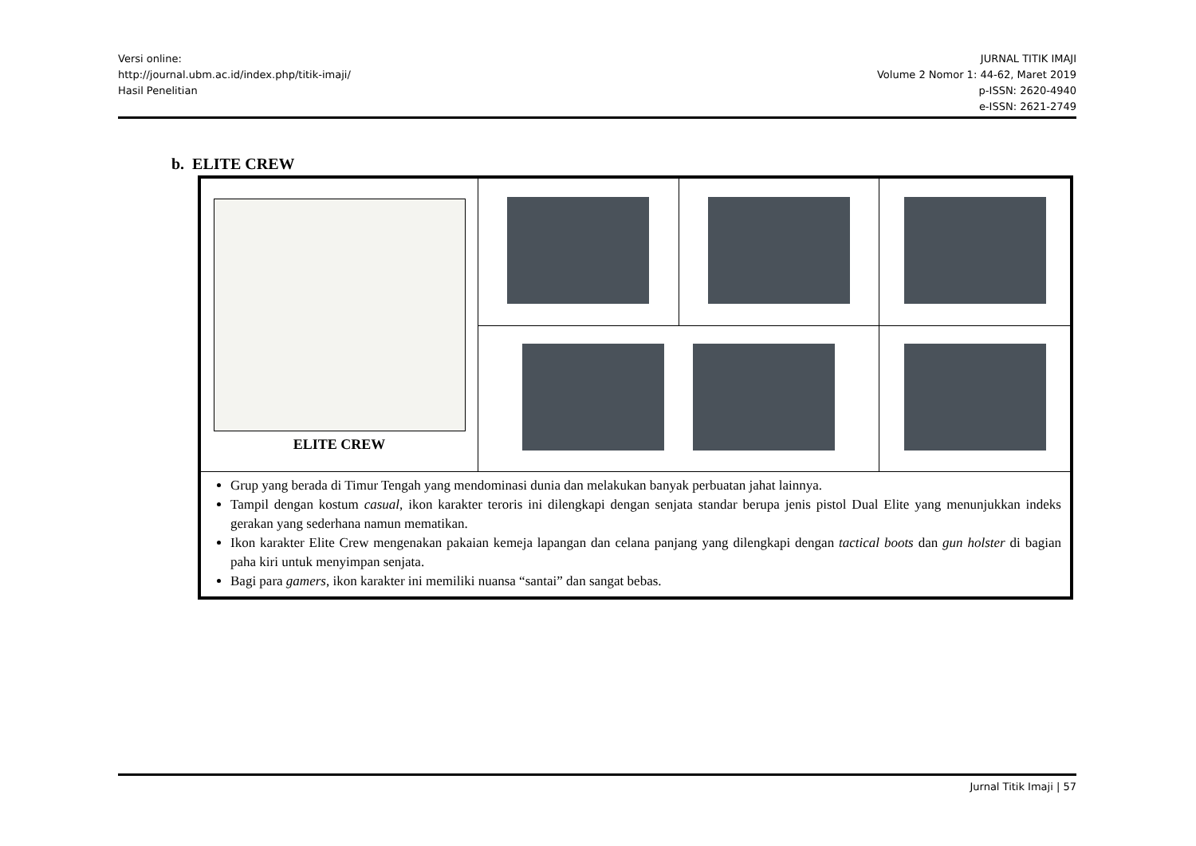Versi online:
http://journal.ubm.ac.id/index.php/titik-imaji/
Hasil Penelitian
JURNAL TITIK IMAJI
Volume 2 Nomor 1: 44-62, Maret 2019
p-ISSN: 2620-4940
e-ISSN: 2621-2749
b. ELITE CREW
| ELITE CREW | | | |
| Grup yang berada di Timur Tengah yang mendominasi dunia dan melakukan banyak perbuatan jahat lainnya. Tampil dengan kostum casual , ikon karakter teroris ini dilengkapi dengan senjata standar berupa jenis pistol Dual Elite yang menunjukkan indeks gerakan yang sederhana namun mematikan. Ikon karakter Elite Crew mengenakan pakaian kemeja lapangan dan celana panjang yang dilengkapi dengan tactical boots dan gun holster di bagian paha kiri untuk menyimpan senjata. Bagi para gamers , ikon karakter ini memiliki nuansa “santai” dan sangat bebas. | | | |
Jurnal Titik Imaji | 57